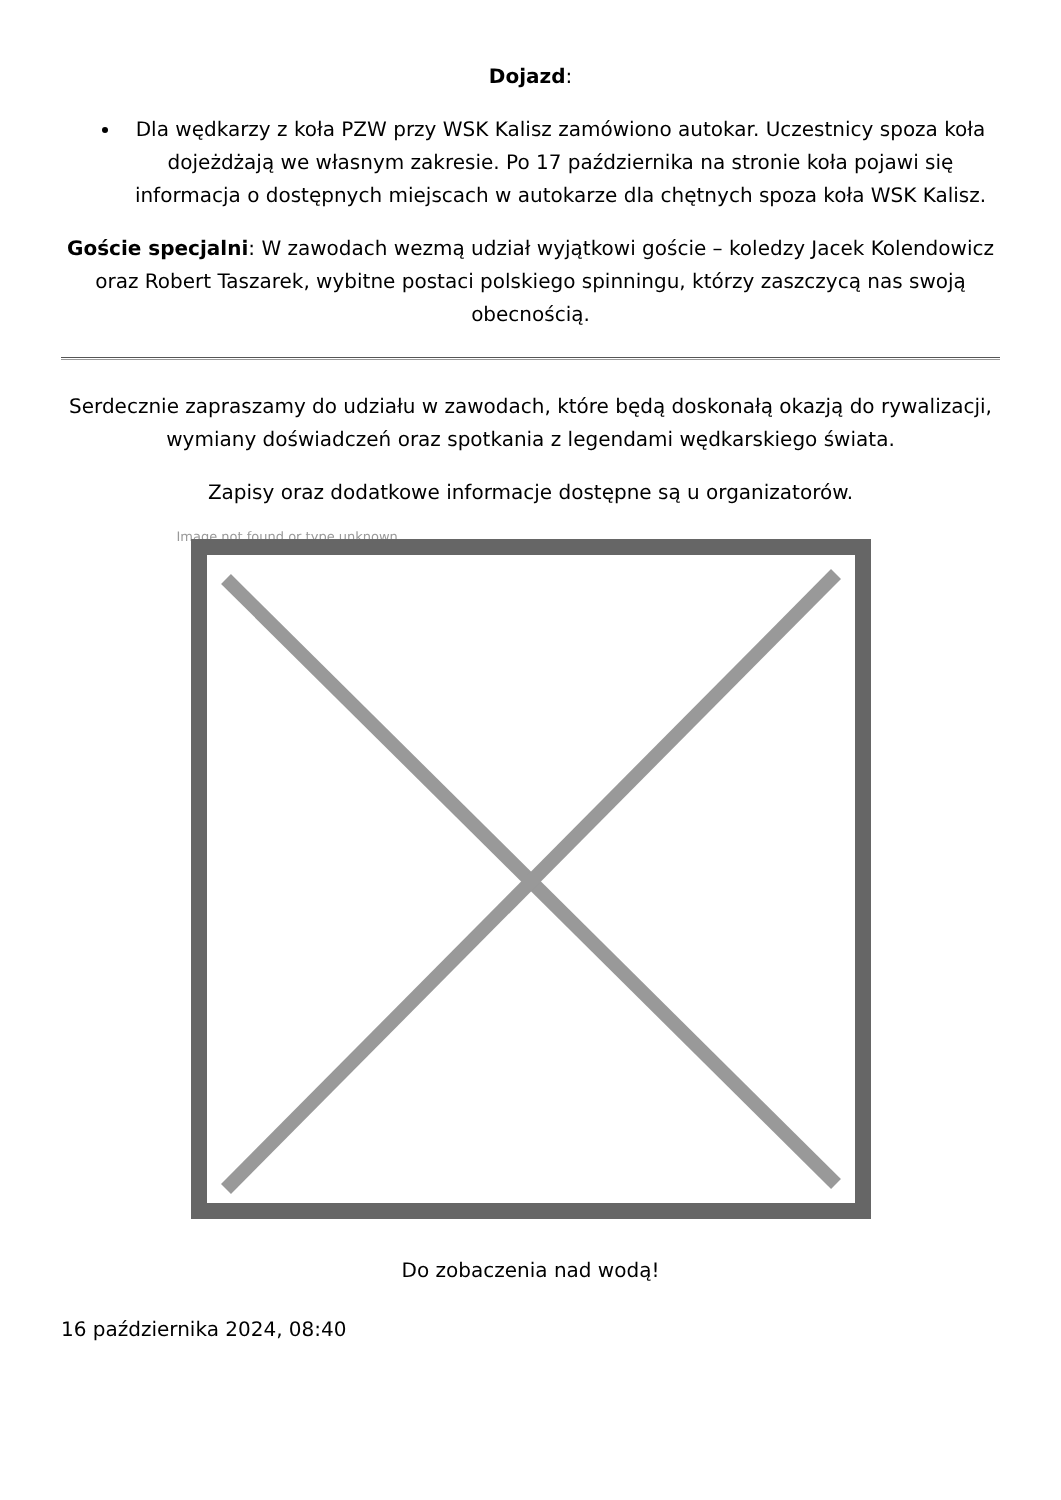Dojazd:
Dla wędkarzy z koła PZW przy WSK Kalisz zamówiono autokar. Uczestnicy spoza koła dojeżdżają we własnym zakresie. Po 17 października na stronie koła pojawi się informacja o dostępnych miejscach w autokarze dla chętnych spoza koła WSK Kalisz.
Goście specjalni: W zawodach wezmą udział wyjątkowi goście – koledzy Jacek Kolendowicz oraz Robert Taszarek, wybitne postaci polskiego spinningu, którzy zaszczycą nas swoją obecnością.
Serdecznie zapraszamy do udziału w zawodach, które będą doskonałą okazją do rywalizacji, wymiany doświadczeń oraz spotkania z legendami wędkarskiego świata.
Zapisy oraz dodatkowe informacje dostępne są u organizatorów.
Image not found or type unknown
Do zobaczenia nad wodą!
16 października 2024, 08:40